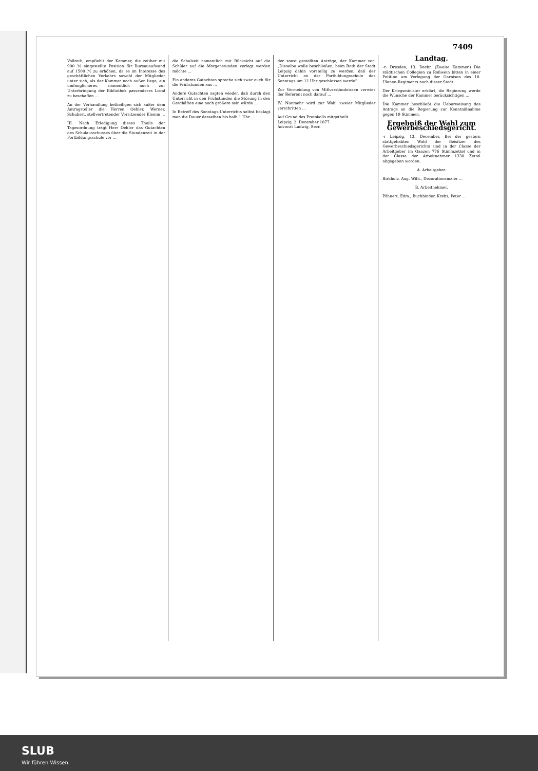7409
Vollrath, empfiehlt der Kammer, die zeither mit 900 ℳ eingestellte Position für Bureauaufwand auf 1500 ℳ zu erhöhen, da es im Interesse des geschäftlichen Verkehrs sowohl der Mitglieder unter sich, als der Kammer nach außen liege, ein umfänglicheres, namentlich auch zur Unterbringung der Bibliothek passenderes Local zu beschaffen ...
An der Verhandlung betheiligen sich außer dem Antragsteller die Herren Oehler, Werner, Schubert, stellvertretender Vorsitzender Klemm ...
III. Nach Erledigung dieses Theils der Tagesordnung trägt Herr Oehler das Gutachten des Schulausschusses über die Stundenzeit in der Fortbildungsschule vor ...
die Schulzeit namentlich mit Rücksicht auf die Schüler auf die Morgenstunden verlegt werden möchte ...
Ein anderes Gutachten spreche sich zwar auch für die Frühstunden aus ...
Andere Gutachten sagten wieder, daß durch den Unterricht in den Frühstunden die Störung in den Geschäften eine noch größere sein würde ...
In Betreff des Sonntags-Unterrichts selbst beklagt man die Dauer desselben bis halb 1 Uhr ...
der sonst gestellten Anträge, der Kammer vor: „Dieselbe wolle beschließen, beim Rath der Stadt Leipzig dahin vorstellig zu werden, daß der Unterricht an der Fortbildungsschule des Sonntags um 12 Uhr geschlossen werde“.
Zur Vermeidung von Mißverständnissen verwies der Referent noch darauf ...
IV. Nunmehr wird zur Wahl zweier Mitglieder verschritten ...
Auf Grund des Protokolls mitgetheilt.
Leipzig, 2. December 1877.
Advocat Ludwig, Secr.
Landtag.
-r- Dresden, 13. Decbr. (Zweite Kammer.) Die städtischen Collegien zu Roßwein bitten in einer Petition um Verlegung der Garnison des 18. Ulanen-Regiments nach dieser Stadt ...
Der Kriegsminister erklärt, die Regierung werde die Wünsche der Kammer berücksichtigen ...
Die Kammer beschließt die Ueberweisung des Antrags an die Regierung zur Kenntnißnahme gegen 19 Stimmen.
Ergebniß der Wahl zum Gewerbeschiedsgericht.
-r Leipzig, 13. December. Bei der gestern stattgehabten Wahl der Beisitzer des Gewerbeschiedsgerichts sind in der Classe der Arbeitgeber im Ganzen 776 Stimmzettel und in der Classe der Arbeitnehmer 1338 Zettel abgegeben worden.
A. Arbeitgeber.
Birkholz, Aug. Wilh., Decorationsmaler ...
B. Arbeitnehmer.
Pöhnert, Edm., Buchbinder, Krebs, Peter ...
SLUB
Wir führen Wissen.